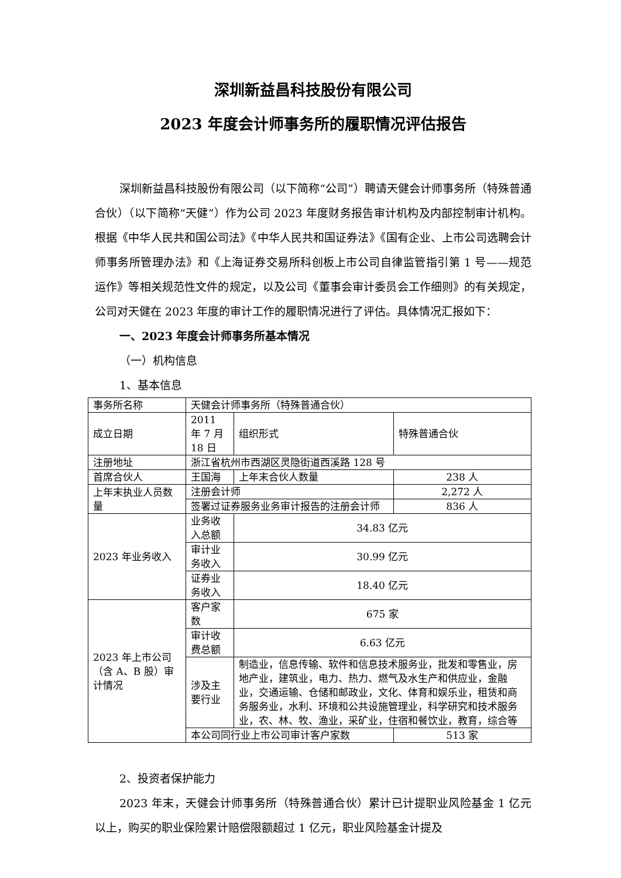深圳新益昌科技股份有限公司
2023 年度会计师事务所的履职情况评估报告
深圳新益昌科技股份有限公司（以下简称“公司”）聘请天健会计师事务所（特殊普通合伙）（以下简称“天健”）作为公司 2023 年度财务报告审计机构及内部控制审计机构。根据《中华人民共和国公司法》《中华人民共和国证券法》《国有企业、上市公司选聘会计师事务所管理办法》和《上海证券交易所科创板上市公司自律监管指引第 1 号——规范运作》等相关规范性文件的规定，以及公司《董事会审计委员会工作细则》的有关规定，公司对天健在 2023 年度的审计工作的履职情况进行了评估。具体情况汇报如下：
一、2023 年度会计师事务所基本情况
（一）机构信息
1、基本信息
| 事务所名称 | 天健会计师事务所（特殊普通合伙） | | | |
| 成立日期 | 2011 年 7 月 18 日 | | 组织形式 | 特殊普通合伙 |
| 注册地址 | 浙江省杭州市西湖区灵隐街道西溪路 128 号 | | | |
| 首席合伙人 | 王国海 | 上年末合伙人数量 | | 238 人 |
| 上年末执业人员数量 | 注册会计师 | | | 2,272 人 |
| | 签署过证券服务业务审计报告的注册会计师 | | | 836 人 |
| 2023 年业务收入 | 业务收入总额 | 34.83 亿元 | | |
| | 审计业务收入 | 30.99 亿元 | | |
| | 证券业务收入 | 18.40 亿元 | | |
| 2023 年上市公司（含 A、B 股）审计情况 | 客户家数 | 675 家 | | |
| | 审计收费总额 | 6.63 亿元 | | |
| | 涉及主要行业 | 制造业，信息传输、软件和信息技术服务业，批发和零售业，房地产业，建筑业，电力、热力、燃气及水生产和供应业，金融业，交通运输、仓储和邮政业，文化、体育和娱乐业，租赁和商务服务业，水利、环境和公共设施管理业，科学研究和技术服务业，农、林、牧、渔业，采矿业，住宿和餐饮业，教育，综合等 | | |
| | 本公司同行业上市公司审计客户家数 | | | 513 家 |
2、投资者保护能力
2023 年末，天健会计师事务所（特殊普通合伙）累计已计提职业风险基金 1 亿元以上，购买的职业保险累计赔偿限额超过 1 亿元，职业风险基金计提及